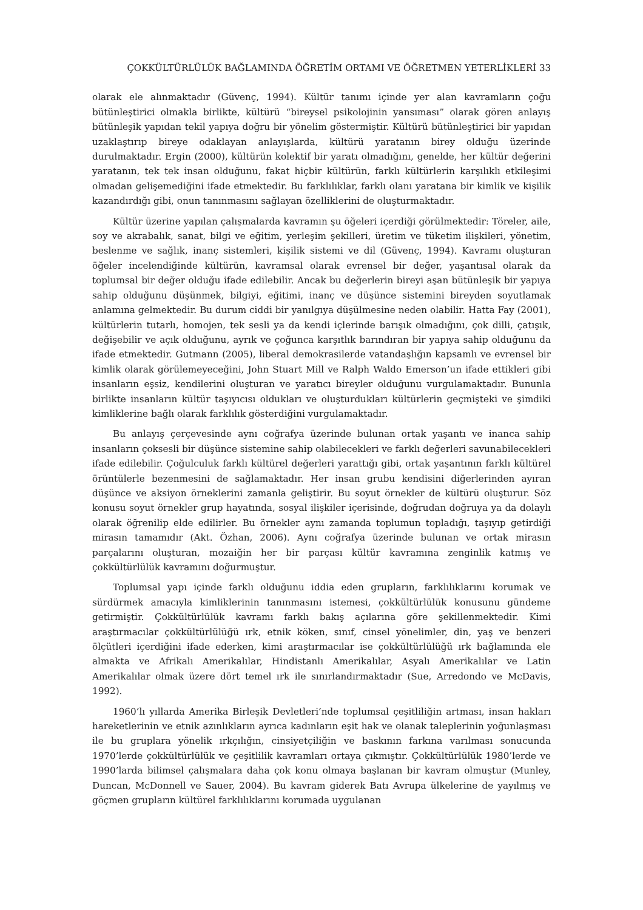ÇOKKÜLTÜRLÜLÜK BAĞLAMINDA ÖĞRETİM ORTAMI VE ÖĞRETMEN YETERLİKLERİ 33
olarak ele alınmaktadır (Güvenç, 1994). Kültür tanımı içinde yer alan kavramların çoğu bütünleştirici olmakla birlikte, kültürü “bireysel psikolojinin yansıması” olarak gören anlayış bütünleşik yapıdan tekil yapıya doğru bir yönelim göstermiştir. Kültürü bütünleştirici bir yapıdan uzaklaştırıp bireye odaklayan anlayışlarda, kültürü yaratanın birey olduğu üzerinde durulmaktadır. Ergin (2000), kültürün kolektif bir yaratı olmadığını, genelde, her kültür değerini yaratanın, tek tek insan olduğunu, fakat hiçbir kültürün, farklı kültürlerin karşılıklı etkileşimi olmadan gelişemediğini ifade etmektedir. Bu farklılıklar, farklı olanı yaratana bir kimlik ve kişilik kazandırdığı gibi, onun tanınmasını sağlayan özelliklerini de oluşturmaktadır.
Kültür üzerine yapılan çalışmalarda kavramın şu öğeleri içerdiği görülmektedir: Töreler, aile, soy ve akrabalık, sanat, bilgi ve eğitim, yerleşim şekilleri, üretim ve tüketim ilişkileri, yönetim, beslenme ve sağlık, inanç sistemleri, kişilik sistemi ve dil (Güvenç, 1994). Kavramı oluşturan öğeler incelendiğinde kültürün, kavramsal olarak evrensel bir değer, yaşantısal olarak da toplumsal bir değer olduğu ifade edilebilir. Ancak bu değerlerin bireyi aşan bütünleşik bir yapıya sahip olduğunu düşünmek, bilgiyi, eğitimi, inanç ve düşünce sistemini bireyden soyutlamak anlamına gelmektedir. Bu durum ciddi bir yanılgıya düşülmesine neden olabilir. Hatta Fay (2001), kültürlerin tutarlı, homojen, tek sesli ya da kendi içlerinde barışık olmadığını, çok dilli, çatışık, değişebilir ve açık olduğunu, ayrık ve çoğunca karşıtlık barındıran bir yapıya sahip olduğunu da ifade etmektedir. Gutmann (2005), liberal demokrasilerde vatandaşlığın kapsamlı ve evrensel bir kimlik olarak görülemeyeceğini, John Stuart Mill ve Ralph Waldo Emerson’un ifade ettikleri gibi insanların eşsiz, kendilerini oluşturan ve yaratıcı bireyler olduğunu vurgulamaktadır. Bununla birlikte insanların kültür taşıyıcısı oldukları ve oluşturdukları kültürlerin geçmişteki ve şimdiki kimliklerine bağlı olarak farklılık gösterdiğini vurgulamaktadır.
Bu anlayış çerçevesinde aynı coğrafya üzerinde bulunan ortak yaşantı ve inanca sahip insanların çoksesli bir düşünce sistemine sahip olabilecekleri ve farklı değerleri savunabilecekleri ifade edilebilir. Çoğulculuk farklı kültürel değerleri yarattığı gibi, ortak yaşantının farklı kültürel örüntülerle bezenmesini de sağlamaktadır. Her insan grubu kendisini diğerlerinden ayıran düşünce ve aksiyon örneklerini zamanla geliştirir. Bu soyut örnekler de kültürü oluşturur. Söz konusu soyut örnekler grup hayatında, sosyal ilişkiler içerisinde, doğrudan doğruya ya da dolaylı olarak öğrenilip elde edilirler. Bu örnekler aynı zamanda toplumun topladığı, taşıyıp getirdiği mirasın tamamıdır (Akt. Özhan, 2006). Aynı coğrafya üzerinde bulunan ve ortak mirasın parçalarını oluşturan, mozaiğin her bir parçası kültür kavramına zenginlik katmış ve çokkültürlülük kavramını doğurmuştur.
Toplumsal yapı içinde farklı olduğunu iddia eden grupların, farklılıklarını korumak ve sürdürmek amacıyla kimliklerinin tanınmasını istemesi, çokkültürlülük konusunu gündeme getirmiştir. Çokkültürlülük kavramı farklı bakış açılarına göre şekillenmektedir. Kimi araştırmacılar çokkültürlülüğü ırk, etnik köken, sınıf, cinsel yönelimler, din, yaş ve benzeri ölçütleri içerdiğini ifade ederken, kimi araştırmacılar ise çokkültürlülüğü ırk bağlamında ele almakta ve Afrikalı Amerikalılar, Hindistanlı Amerikalılar, Asyalı Amerikalılar ve Latin Amerikalılar olmak üzere dört temel ırk ile sınırlandırmaktadır (Sue, Arredondo ve McDavis, 1992).
1960’lı yıllarda Amerika Birleşik Devletleri’nde toplumsal çeşitliliğin artması, insan hakları hareketlerinin ve etnik azınlıkların ayrıca kadınların eşit hak ve olanak taleplerinin yoğunlaşması ile bu gruplara yönelik ırkçılığın, cinsiyetçiliğin ve baskının farkına varılması sonucunda 1970’lerde çokkültürlülük ve çeşitlilik kavramları ortaya çıkmıştır. Çokkültürlülük 1980’lerde ve 1990’larda bilimsel çalışmalara daha çok konu olmaya başlanan bir kavram olmuştur (Munley, Duncan, McDonnell ve Sauer, 2004). Bu kavram giderek Batı Avrupa ülkelerine de yayılmış ve göçmen grupların kültürel farklılıklarını korumada uygulanan